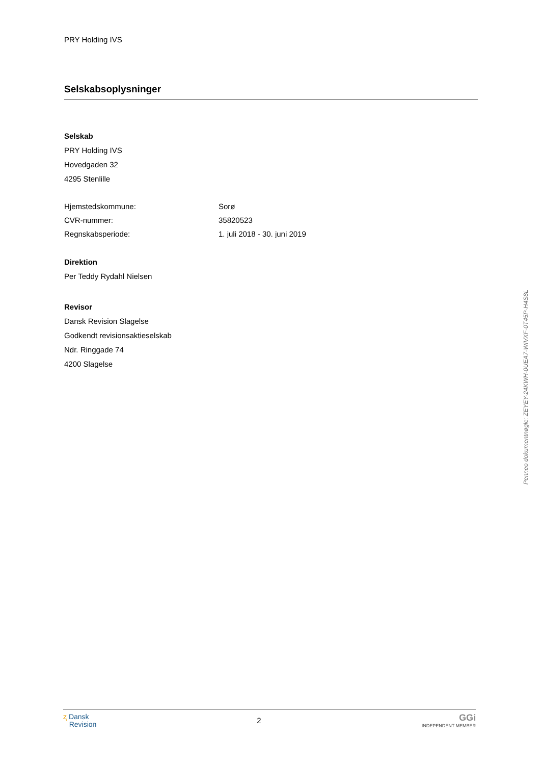PRY Holding IVS
Selskabsoplysninger
Selskab
PRY Holding IVS
Hovedgaden 32
4295 Stenlille
| Hjemstedskommune: | Sorø |
| CVR-nummer: | 35820523 |
| Regnskabsperiode: | 1. juli 2018 - 30. juni 2019 |
Direktion
Per Teddy Rydahl Nielsen
Revisor
Dansk Revision Slagelse
Godkendt revisionsaktieselskab
Ndr. Ringgade 74
4200 Slagelse
Penneo dokumentnøgle: ZEYEY-24KWH-0UEA7-WIVXF-0T45P-H4S8L
ʐ Dansk
Revision
2
GGi
INDEPENDENT MEMBER